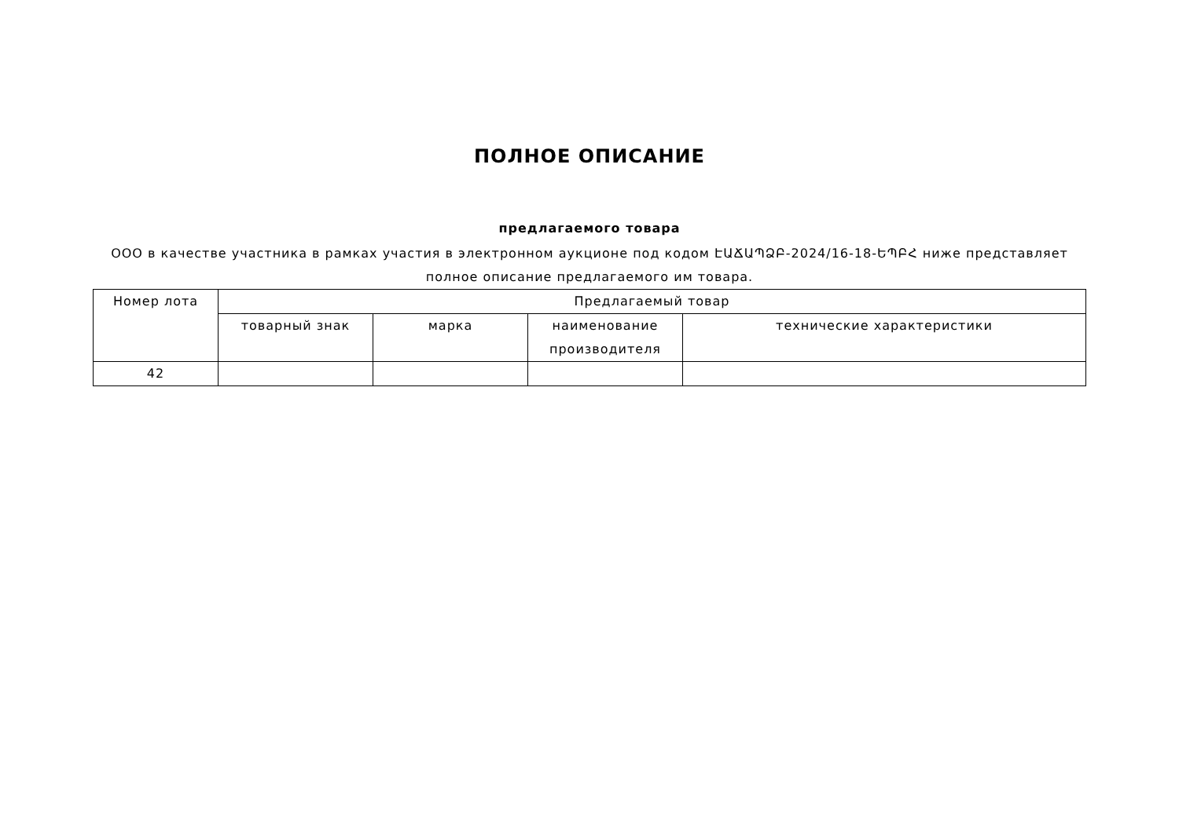ПОЛНОЕ ОПИСАНИЕ
предлагаемого товара
ООО в качестве участника в рамках участия в электронном аукционе под кодом ԷԱՃԱՊՁԲ-2024/16-18-ԵՊԲՀ ниже представляет полное описание предлагаемого им товара.
| Номер лота | Предлагаемый товар | | | |
| --- | --- | --- | --- | --- |
| | товарный знак | марка | наименование производителя | технические характеристики |
| 42 | | | | |